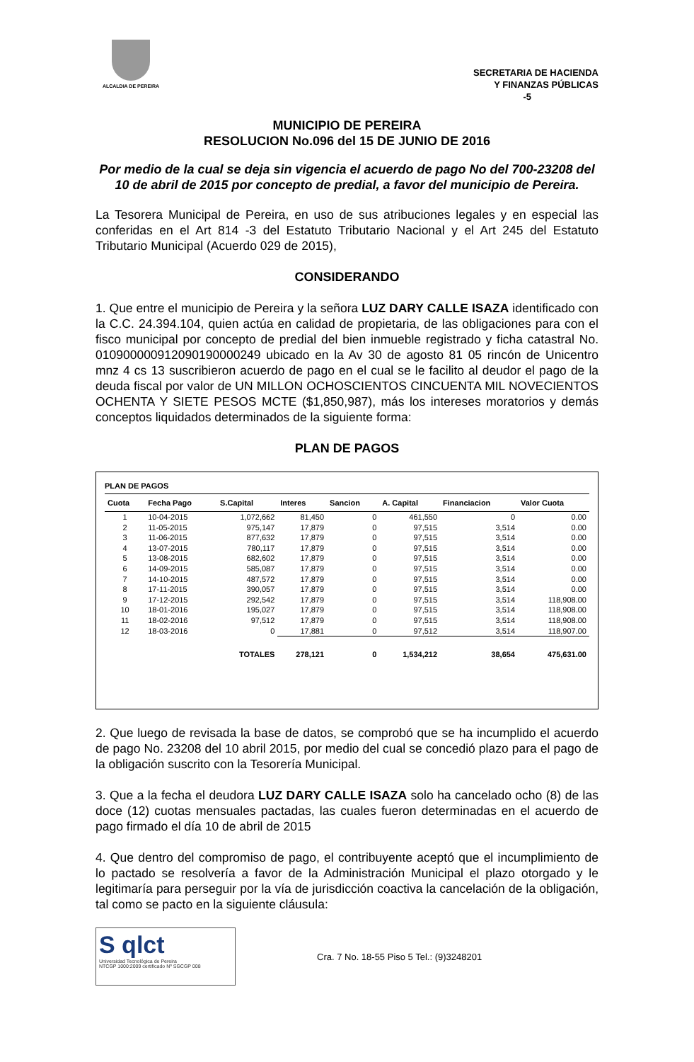ALCALDIA DE PEREIRA
SECRETARIA DE HACIENDA
Y FINANZAS PÚBLICAS
-5
MUNICIPIO DE PEREIRA
RESOLUCION No.096 del 15 DE JUNIO DE 2016
Por medio de la cual se deja sin vigencia el acuerdo de pago No del 700-23208 del 10 de abril de 2015 por concepto de predial, a favor del municipio de Pereira.
La Tesorera Municipal de Pereira, en uso de sus atribuciones legales y en especial las conferidas en el Art 814 -3 del Estatuto Tributario Nacional y el Art 245 del Estatuto Tributario Municipal (Acuerdo 029 de 2015),
CONSIDERANDO
1. Que entre el municipio de Pereira y la señora LUZ DARY CALLE ISAZA identificado con la C.C. 24.394.104, quien actúa en calidad de propietaria, de las obligaciones para con el fisco municipal por concepto de predial del bien inmueble registrado y ficha catastral No. 010900000912090190000249 ubicado en la Av 30 de agosto 81 05 rincón de Unicentro mnz 4 cs 13 suscribieron acuerdo de pago en el cual se le facilito al deudor el pago de la deuda fiscal por valor de UN MILLON OCHOSCIENTOS CINCUENTA MIL NOVECIENTOS OCHENTA Y SIETE PESOS MCTE ($1,850,987), más los intereses moratorios y demás conceptos liquidados determinados de la siguiente forma:
PLAN DE PAGOS
PLAN DE PAGOS
| Cuota | Fecha Pago | S.Capital | Interes | Sancion | A. Capital | Financiacion | Valor Cuota |
| --- | --- | --- | --- | --- | --- | --- | --- |
| 1 | 10-04-2015 | 1,072,662 | 81,450 | 0 | 461,550 | 0 | 0.00 |
| 2 | 11-05-2015 | 975,147 | 17,879 | 0 | 97,515 | 3,514 | 0.00 |
| 3 | 11-06-2015 | 877,632 | 17,879 | 0 | 97,515 | 3,514 | 0.00 |
| 4 | 13-07-2015 | 780,117 | 17,879 | 0 | 97,515 | 3,514 | 0.00 |
| 5 | 13-08-2015 | 682,602 | 17,879 | 0 | 97,515 | 3,514 | 0.00 |
| 6 | 14-09-2015 | 585,087 | 17,879 | 0 | 97,515 | 3,514 | 0.00 |
| 7 | 14-10-2015 | 487,572 | 17,879 | 0 | 97,515 | 3,514 | 0.00 |
| 8 | 17-11-2015 | 390,057 | 17,879 | 0 | 97,515 | 3,514 | 0.00 |
| 9 | 17-12-2015 | 292,542 | 17,879 | 0 | 97,515 | 3,514 | 118,908.00 |
| 10 | 18-01-2016 | 195,027 | 17,879 | 0 | 97,515 | 3,514 | 118,908.00 |
| 11 | 18-02-2016 | 97,512 | 17,879 | 0 | 97,515 | 3,514 | 118,908.00 |
| 12 | 18-03-2016 | 0 | 17,881 | 0 | 97,512 | 3,514 | 118,907.00 |
| | | TOTALES | 278,121 | 0 | 1,534,212 | 38,654 | 475,631.00 |
2. Que luego de revisada la base de datos, se comprobó que se ha incumplido el acuerdo de pago No. 23208 del 10 abril 2015, por medio del cual se concedió plazo para el pago de la obligación suscrito con la Tesorería Municipal.
3. Que a la fecha el deudora LUZ DARY CALLE ISAZA solo ha cancelado ocho (8) de las doce (12) cuotas mensuales pactadas, las cuales fueron determinadas en el acuerdo de pago firmado el día 10 de abril de 2015
4. Que dentro del compromiso de pago, el contribuyente aceptó que el incumplimiento de lo pactado se resolvería a favor de la Administración Municipal el plazo otorgado y le legitimaría para perseguir por la vía de jurisdicción coactiva la cancelación de la obligación, tal como se pacto en la siguiente cláusula:
S qlct
Universidad Tecnológica de Pereira
NTCGP 1000:2009 certificado Nº SGCGP 008
Cra. 7 No. 18-55 Piso 5 Tel.: (9)3248201